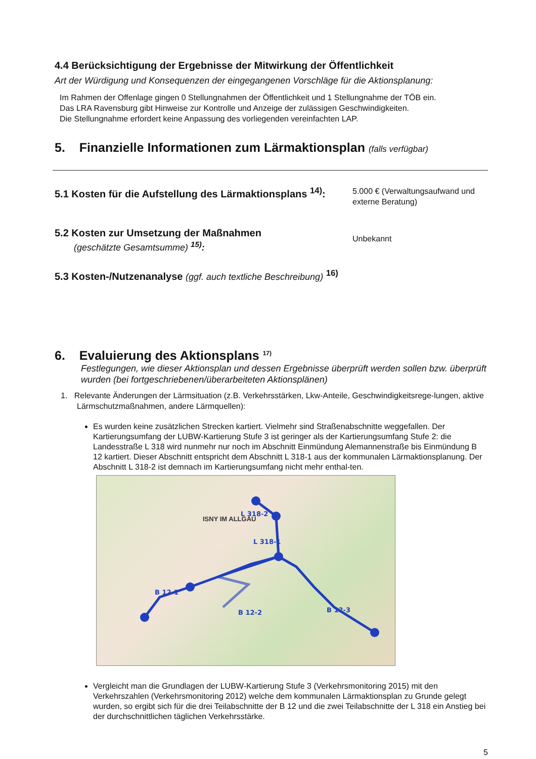4.4 Berücksichtigung der Ergebnisse der Mitwirkung der Öffentlichkeit
Art der Würdigung und Konsequenzen der eingegangenen Vorschläge für die Aktionsplanung:
Im Rahmen der Offenlage gingen 0 Stellungnahmen der Öffentlichkeit und 1 Stellungnahme der TÖB ein.
Das LRA Ravensburg gibt Hinweise zur Kontrolle und Anzeige der zulässigen Geschwindigkeiten.
Die Stellungnahme erfordert keine Anpassung des vorliegenden vereinfachten LAP.
5. Finanzielle Informationen zum Lärmaktionsplan (falls verfügbar)
5.1 Kosten für die Aufstellung des Lärmaktionsplans <sup>14)</sup>:
5.000 € (Verwaltungsaufwand und externe Beratung)
5.2 Kosten zur Umsetzung der Maßnahmen
(geschätzte Gesamtsumme) <sup>15)</sup>:
Unbekannt
5.3 Kosten-/Nutzenanalyse (ggf. auch textliche Beschreibung) <sup>16)</sup>
6. Evaluierung des Aktionsplans <sup>17)</sup>
Festlegungen, wie dieser Aktionsplan und dessen Ergebnisse überprüft werden sollen bzw. überprüft wurden (bei fortgeschriebenen/überarbeiteten Aktionsplänen)
1. Relevante Änderungen der Lärmsituation (z.B. Verkehrsstärken, Lkw-Anteile, Geschwindigkeitsrege-lungen, aktive Lärmschutzmaßnahmen, andere Lärmquellen):
Es wurden keine zusätzlichen Strecken kartiert. Vielmehr sind Straßenabschnitte weggefallen. Der Kartierungsumfang der LUBW-Kartierung Stufe 3 ist geringer als der Kartierungsumfang Stufe 2: die Landesstraße L 318 wird nunmehr nur noch im Abschnitt Einmündung Alemannenstraße bis Einmündung B 12 kartiert. Dieser Abschnitt entspricht dem Abschnitt L 318-1 aus der kommunalen Lärmaktionsplanung. Der Abschnitt L 318-2 ist demnach im Kartierungsumfang nicht mehr enthal-ten.
B 12-1
B 12-2
B 12-3
L 318-2
L 318-1
ISNY IM ALLGÄU
Vergleicht man die Grundlagen der LUBW-Kartierung Stufe 3 (Verkehrsmonitoring 2015) mit den Verkehrszahlen (Verkehrsmonitoring 2012) welche dem kommunalen Lärmaktionsplan zu Grunde gelegt wurden, so ergibt sich für die drei Teilabschnitte der B 12 und die zwei Teilabschnitte der L 318 ein Anstieg bei der durchschnittlichen täglichen Verkehrsstärke.
5